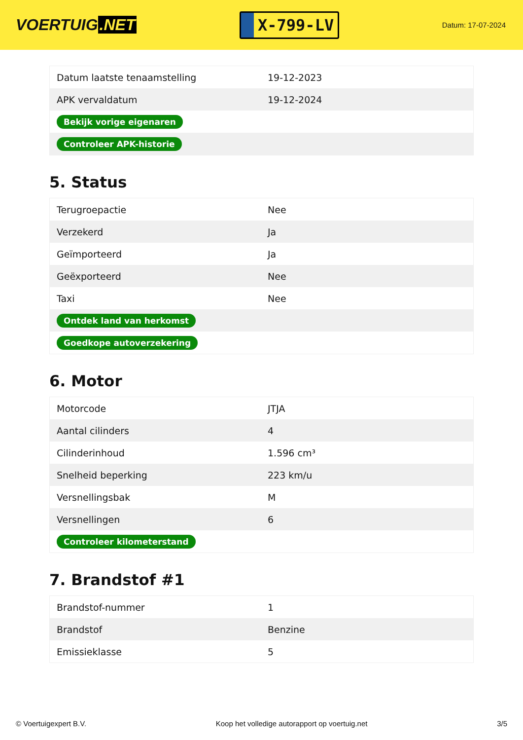VOERTUIG.NET
X-799-LV
Datum: 17-07-2024
| Datum laatste tenaamstelling | 19-12-2023 |
| APK vervaldatum | 19-12-2024 |
| Bekijk vorige eigenaren | |
| Controleer APK-historie | |
5. Status
| Terugroepactie | Nee |
| Verzekerd | Ja |
| Geïmporteerd | Ja |
| Geëxporteerd | Nee |
| Taxi | Nee |
| Ontdek land van herkomst | |
| Goedkope autoverzekering | |
6. Motor
| Motorcode | JTJA |
| Aantal cilinders | 4 |
| Cilinderinhoud | 1.596 cm³ |
| Snelheid beperking | 223 km/u |
| Versnellingsbak | M |
| Versnellingen | 6 |
| Controleer kilometerstand | |
7. Brandstof #1
| Brandstof-nummer | 1 |
| Brandstof | Benzine |
| Emissieklasse | 5 |
© Voertuigexpert B.V. Koop het volledige autorapport op voertuig.net 3/5